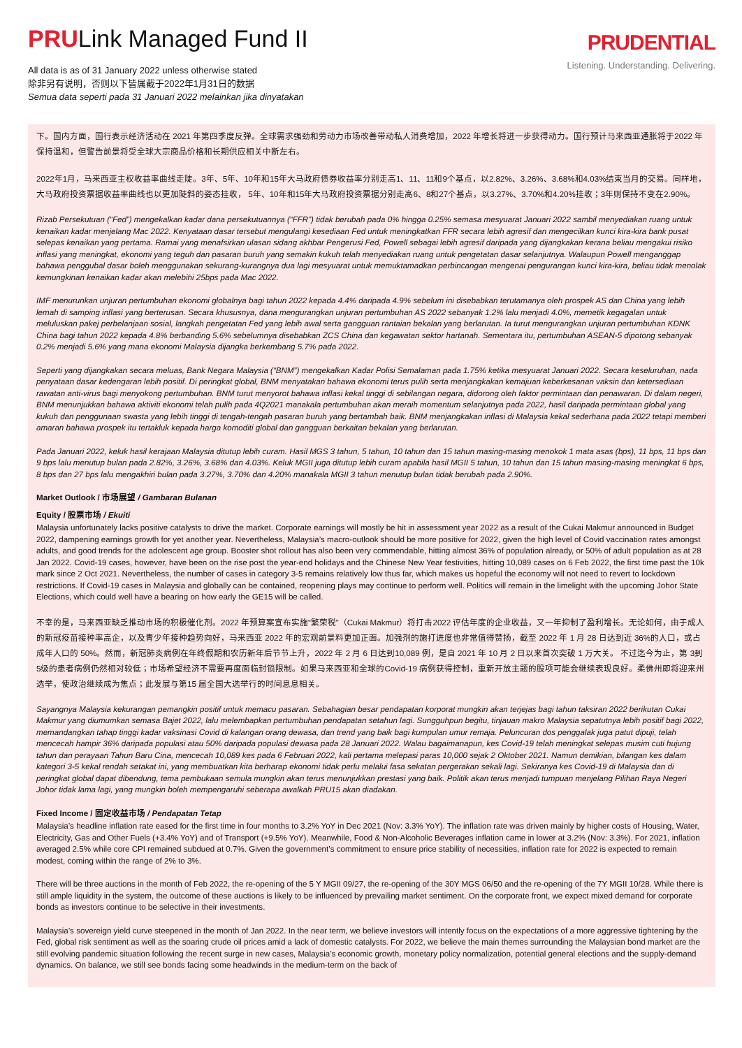PRULink Managed Fund II
All data is as of 31 January 2022 unless otherwise stated
除非另有说明，否则以下皆属截于2022年1月31日的数据
Semua data seperti pada 31 Januari 2022 melainkan jika dinyatakan
PRUDENTIAL
Listening. Understanding. Delivering.
下。国内方面，国行表示经济活动在 2021 年第四季度反弹。全球需求强劲和劳动力市场改善带动私人消费增加，2022 年增长将进一步获得动力。国行预计马来西亚通胀将于2022 年保持温和，但警告前景将受全球大宗商品价格和长期供应相关中断左右。
2022年1月，马来西亚主权收益率曲线走陡。3年、5年、10年和15年大马政府债券收益率分别走高1、11、11和9个基点，以2.82%、3.26%、3.68%和4.03%结束当月的交易。同样地，大马政府投资票据收益率曲线也以更加陡斜的姿态挂收， 5年、10年和15年大马政府投资票据分别走高6、8和27个基点，以3.27%、3.70%和4.20%挂收；3年则保持不变在2.90%。
Rizab Persekutuan (“Fed”) mengekalkan kadar dana persekutuannya (“FFR”) tidak berubah pada 0% hingga 0.25% semasa mesyuarat Januari 2022 sambil menyediakan ruang untuk kenaikan kadar menjelang Mac 2022. Kenyataan dasar tersebut mengulangi kesediaan Fed untuk meningkatkan FFR secara lebih agresif dan mengecilkan kunci kira-kira bank pusat selepas kenaikan yang pertama. Ramai yang menafsirkan ulasan sidang akhbar Pengerusi Fed, Powell sebagai lebih agresif daripada yang dijangkakan kerana beliau mengakui risiko inflasi yang meningkat, ekonomi yang teguh dan pasaran buruh yang semakin kukuh telah menyediakan ruang untuk pengetatan dasar selanjutnya. Walaupun Powell menganggap bahawa penggubal dasar boleh menggunakan sekurang-kurangnya dua lagi mesyuarat untuk memuktamadkan perbincangan mengenai pengurangan kunci kira-kira, beliau tidak menolak kemungkinan kenaikan kadar akan melebihi 25bps pada Mac 2022.
IMF menurunkan unjuran pertumbuhan ekonomi globalnya bagi tahun 2022 kepada 4.4% daripada 4.9% sebelum ini disebabkan terutamanya oleh prospek AS dan China yang lebih lemah di samping inflasi yang berterusan. Secara khususnya, dana mengurangkan unjuran pertumbuhan AS 2022 sebanyak 1.2% lalu menjadi 4.0%, memetik kegagalan untuk meluluskan pakej perbelanjaan sosial, langkah pengetatan Fed yang lebih awal serta gangguan rantaian bekalan yang berlarutan. Ia turut mengurangkan unjuran pertumbuhan KDNK China bagi tahun 2022 kepada 4.8% berbanding 5.6% sebelumnya disebabkan ZCS China dan kegawatan sektor hartanah. Sementara itu, pertumbuhan ASEAN-5 dipotong sebanyak 0.2% menjadi 5.6% yang mana ekonomi Malaysia dijangka berkembang 5.7% pada 2022.
Seperti yang dijangkakan secara meluas, Bank Negara Malaysia (“BNM”) mengekalkan Kadar Polisi Semalaman pada 1.75% ketika mesyuarat Januari 2022. Secara keseluruhan, nada penyataan dasar kedengaran lebih positif. Di peringkat global, BNM menyatakan bahawa ekonomi terus pulih serta menjangkakan kemajuan keberkesanan vaksin dan ketersediaan rawatan anti-virus bagi menyokong pertumbuhan. BNM turut menyorot bahawa inflasi kekal tinggi di sebilangan negara, didorong oleh faktor permintaan dan penawaran. Di dalam negeri, BNM menunjukkan bahawa aktiviti ekonomi telah pulih pada 4Q2021 manakala pertumbuhan akan meraih momentum selanjutnya pada 2022, hasil daripada permintaan global yang kukuh dan penggunaan swasta yang lebih tinggi di tengah-tengah pasaran buruh yang bertambah baik. BNM menjangkakan inflasi di Malaysia kekal sederhana pada 2022 tetapi memberi amaran bahawa prospek itu tertakluk kepada harga komoditi global dan gangguan berkaitan bekalan yang berlarutan.
Pada Januari 2022, keluk hasil kerajaan Malaysia ditutup lebih curam. Hasil MGS 3 tahun, 5 tahun, 10 tahun dan 15 tahun masing-masing menokok 1 mata asas (bps), 11 bps, 11 bps dan 9 bps lalu menutup bulan pada 2.82%, 3.26%, 3.68% dan 4.03%. Keluk MGII juga ditutup lebih curam apabila hasil MGII 5 tahun, 10 tahun dan 15 tahun masing-masing meningkat 6 bps, 8 bps dan 27 bps lalu mengakhiri bulan pada 3.27%, 3.70% dan 4.20% manakala MGII 3 tahun menutup bulan tidak berubah pada 2.90%.
Market Outlook / 市场展望 / Gambaran Bulanan
Equity / 股票市场 / Ekuiti
Malaysia unfortunately lacks positive catalysts to drive the market. Corporate earnings will mostly be hit in assessment year 2022 as a result of the Cukai Makmur announced in Budget 2022, dampening earnings growth for yet another year. Nevertheless, Malaysia’s macro-outlook should be more positive for 2022, given the high level of Covid vaccination rates amongst adults, and good trends for the adolescent age group. Booster shot rollout has also been very commendable, hitting almost 36% of population already, or 50% of adult population as at 28 Jan 2022. Covid-19 cases, however, have been on the rise post the year-end holidays and the Chinese New Year festivities, hitting 10,089 cases on 6 Feb 2022, the first time past the 10k mark since 2 Oct 2021. Nevertheless, the number of cases in category 3-5 remains relatively low thus far, which makes us hopeful the economy will not need to revert to lockdown restrictions. If Covid-19 cases in Malaysia and globally can be contained, reopening plays may continue to perform well. Politics will remain in the limelight with the upcoming Johor State Elections, which could well have a bearing on how early the GE15 will be called.
不幸的是，马来西亚缺乏推动市场的积极催化剂。2022 年预算案宣布实施“繁荣税”（Cukai Makmur）将打击2022 评估年度的企业收益，又一年抑制了盈利增长。无论如何，由于成人的新冠疫苗接种率高企，以及青少年接种趋势向好，马来西亚 2022 年的宏观前景料更加正面。加强剂的施打进度也非常值得赞扬，截至 2022 年 1 月 28 日达到近 36%的人口，或占成年人口的 50%。然而，新冠肺炎病例在年终假期和农历新年后节节上升，2022 年 2 月 6 日达到10,089 例，是自 2021 年 10 月 2 日以来首次突破 1 万大关。 不过迄今为止，第 3到5级的患者病例仍然相对较低；市场希望经济不需要再度面临封锁限制。如果马来西亚和全球的Covid-19 病例获得控制，重新开放主题的股项可能会继续表现良好。柔佛州即将迎来州选举，使政治继续成为焦点；此发展与第15 届全国大选举行的时间息息相关。
Sayangnya Malaysia kekurangan pemangkin positif untuk memacu pasaran. Sebahagian besar pendapatan korporat mungkin akan terjejas bagi tahun taksiran 2022 berikutan Cukai Makmur yang diumumkan semasa Bajet 2022, lalu melembapkan pertumbuhan pendapatan setahun lagi. Sungguhpun begitu, tinjauan makro Malaysia sepatutnya lebih positif bagi 2022, memandangkan tahap tinggi kadar vaksinasi Covid di kalangan orang dewasa, dan trend yang baik bagi kumpulan umur remaja. Peluncuran dos penggalak juga patut dipuji, telah mencecah hampir 36% daripada populasi atau 50% daripada populasi dewasa pada 28 Januari 2022. Walau bagaimanapun, kes Covid-19 telah meningkat selepas musim cuti hujung tahun dan perayaan Tahun Baru Cina, mencecah 10,089 kes pada 6 Februari 2022, kali pertama melepasi paras 10,000 sejak 2 Oktober 2021. Namun demikian, bilangan kes dalam kategori 3-5 kekal rendah setakat ini, yang membuatkan kita berharap ekonomi tidak perlu melalui fasa sekatan pergerakan sekali lagi. Sekiranya kes Covid-19 di Malaysia dan di peringkat global dapat dibendung, tema pembukaan semula mungkin akan terus menunjukkan prestasi yang baik. Politik akan terus menjadi tumpuan menjelang Pilihan Raya Negeri Johor tidak lama lagi, yang mungkin boleh mempengaruhi seberapa awalkah PRU15 akan diadakan.
Fixed Income / 固定收益市场 / Pendapatan Tetap
Malaysia’s headline inflation rate eased for the first time in four months to 3.2% YoY in Dec 2021 (Nov: 3.3% YoY). The inflation rate was driven mainly by higher costs of Housing, Water, Electricity, Gas and Other Fuels (+3.4% YoY) and of Transport (+9.5% YoY). Meanwhile, Food & Non-Alcoholic Beverages inflation came in lower at 3.2% (Nov: 3.3%). For 2021, inflation averaged 2.5% while core CPI remained subdued at 0.7%. Given the government’s commitment to ensure price stability of necessities, inflation rate for 2022 is expected to remain modest, coming within the range of 2% to 3%.
There will be three auctions in the month of Feb 2022, the re-opening of the 5 Y MGII 09/27, the re-opening of the 30Y MGS 06/50 and the re-opening of the 7Y MGII 10/28. While there is still ample liquidity in the system, the outcome of these auctions is likely to be influenced by prevailing market sentiment. On the corporate front, we expect mixed demand for corporate bonds as investors continue to be selective in their investments.
Malaysia’s sovereign yield curve steepened in the month of Jan 2022. In the near term, we believe investors will intently focus on the expectations of a more aggressive tightening by the Fed, global risk sentiment as well as the soaring crude oil prices amid a lack of domestic catalysts. For 2022, we believe the main themes surrounding the Malaysian bond market are the still evolving pandemic situation following the recent surge in new cases, Malaysia’s economic growth, monetary policy normalization, potential general elections and the supply-demand dynamics. On balance, we still see bonds facing some headwinds in the medium-term on the back of